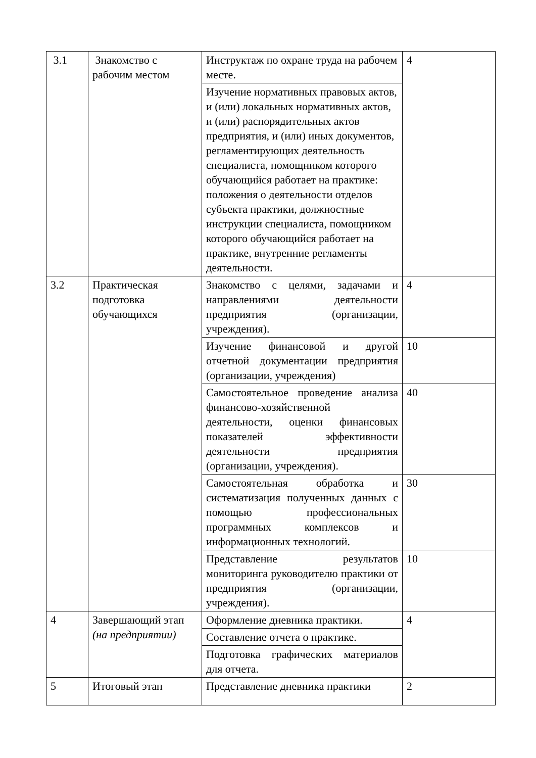| 3.1 | Знакомство с рабочим местом | Инструктаж по охране труда на рабочем месте. | 4 |
| | | Изучение нормативных правовых актов, и (или) локальных нормативных актов, и (или) распорядительных актов предприятия, и (или) иных документов, регламентирующих деятельность специалиста, помощником которого обучающийся работает на практике: положения о деятельности отделов субъекта практики, должностные инструкции специалиста, помощником которого обучающийся работает на практике, внутренние регламенты деятельности. | |
| 3.2 | Практическая подготовка обучающихся | Знакомство с целями, задачами и направлениями деятельности предприятия (организации, учреждения). | 4 |
| | | Изучение финансовой и другой отчетной документации предприятия (организации, учреждения) | 10 |
| | | Самостоятельное проведение анализа финансово-хозяйственной деятельности, оценки финансовых показателей эффективности деятельности предприятия (организации, учреждения). | 40 |
| | | Самостоятельная обработка и систематизация полученных данных с помощью профессиональных программных комплексов и информационных технологий. | 30 |
| | | Представление результатов мониторинга руководителю практики от предприятия (организации, учреждения). | 10 |
| 4 | Завершающий этап (на предприятии) | Оформление дневника практики. | 4 |
| | | Составление отчета о практике. | |
| | | Подготовка графических материалов для отчета. | |
| 5 | Итоговый этап | Представление дневника практики | 2 |